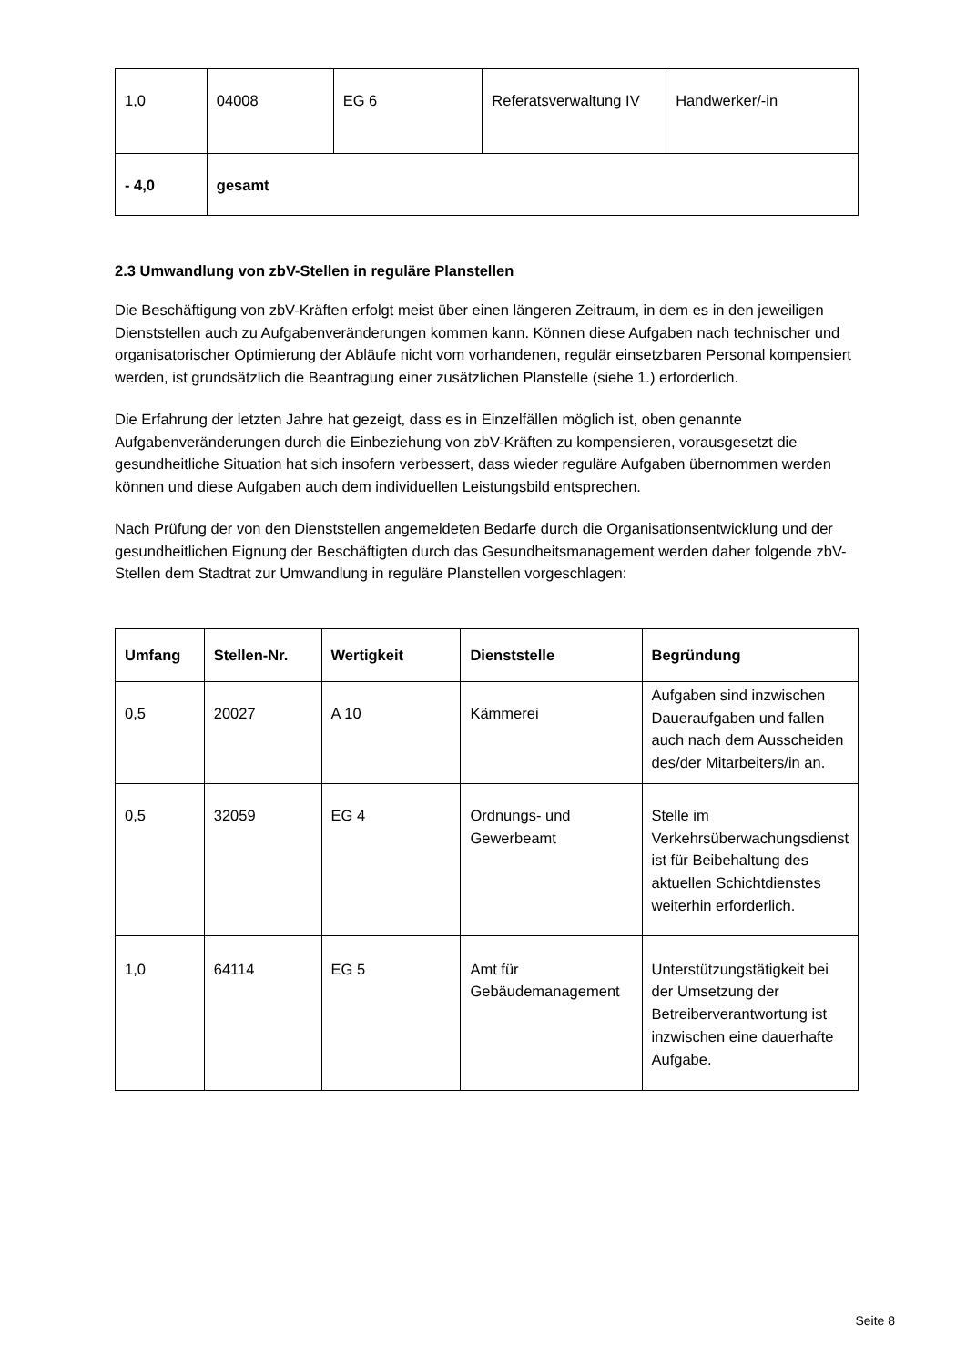| 1,0 | 04008 | EG 6 | Referatsverwaltung IV | Handwerker/-in |
| - 4,0 | gesamt | | | |
2.3 Umwandlung von zbV-Stellen in reguläre Planstellen
Die Beschäftigung von zbV-Kräften erfolgt meist über einen längeren Zeitraum, in dem es in den jeweiligen Dienststellen auch zu Aufgabenveränderungen kommen kann. Können diese Aufgaben nach technischer und organisatorischer Optimierung der Abläufe nicht vom vorhandenen, regulär einsetzbaren Personal kompensiert werden, ist grundsätzlich die Beantragung einer zusätzlichen Planstelle (siehe 1.) erforderlich.
Die Erfahrung der letzten Jahre hat gezeigt, dass es in Einzelfällen möglich ist, oben genannte Aufgabenveränderungen durch die Einbeziehung von zbV-Kräften zu kompensieren, vorausgesetzt die gesundheitliche Situation hat sich insofern verbessert, dass wieder reguläre Aufgaben übernommen werden können und diese Aufgaben auch dem individuellen Leistungsbild entsprechen.
Nach Prüfung der von den Dienststellen angemeldeten Bedarfe durch die Organisationsentwicklung und der gesundheitlichen Eignung der Beschäftigten durch das Gesundheitsmanagement werden daher folgende zbV-Stellen dem Stadtrat zur Umwandlung in reguläre Planstellen vorgeschlagen:
| Umfang | Stellen-Nr. | Wertigkeit | Dienststelle | Begründung |
| --- | --- | --- | --- | --- |
| 0,5 | 20027 | A 10 | Kämmerei | Aufgaben sind inzwischen Daueraufgaben und fallen auch nach dem Ausscheiden des/der Mitarbeiters/in an. |
| 0,5 | 32059 | EG 4 | Ordnungs- und Gewerbeamt | Stelle im Verkehrsüberwachungsdienst ist für Beibehaltung des aktuellen Schichtdienstes weiterhin erforderlich. |
| 1,0 | 64114 | EG 5 | Amt für Gebäudemanagement | Unterstützungstätigkeit bei der Umsetzung der Betreiberverantwortung ist inzwischen eine dauerhafte Aufgabe. |
Seite 8